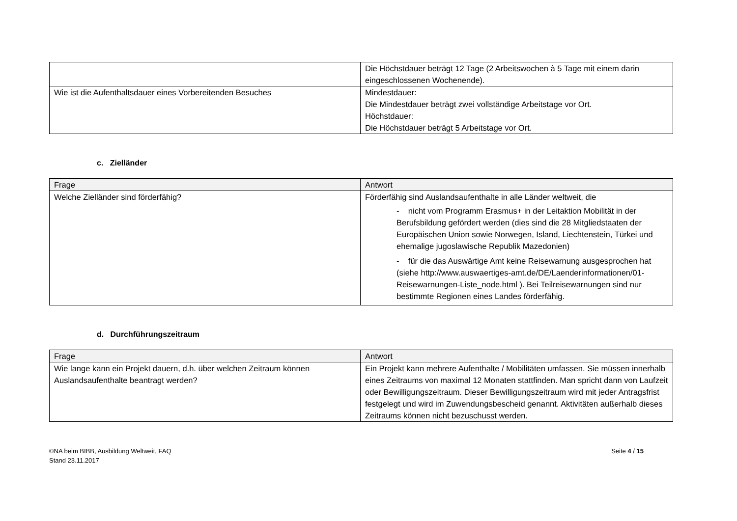| | Die Höchstdauer beträgt 12 Tage (2 Arbeitswochen à 5 Tage mit einem darin eingeschlossenen Wochenende). |
| Wie ist die Aufenthaltsdauer eines Vorbereitenden Besuches | Mindestdauer: Die Mindestdauer beträgt zwei vollständige Arbeitstage vor Ort. Höchstdauer: Die Höchstdauer beträgt 5 Arbeitstage vor Ort. |
c. Zielländer
| Frage | Antwort |
| --- | --- |
| Welche Zielländer sind förderfähig? | Förderfähig sind Auslandsaufenthalte in alle Länder weltweit, die - nicht vom Programm Erasmus+ in der Leitaktion Mobilität in der Berufsbildung gefördert werden (dies sind die 28 Mitgliedstaaten der Europäischen Union sowie Norwegen, Island, Liechtenstein, Türkei und ehemalige jugoslawische Republik Mazedonien) - für die das Auswärtige Amt keine Reisewarnung ausgesprochen hat (siehe http://www.auswaertiges-amt.de/DE/Laenderinformationen/01-Reisewarnungen-Liste_node.html ). Bei Teilreisewarnungen sind nur bestimmte Regionen eines Landes förderfähig. |
d. Durchführungszeitraum
| Frage | Antwort |
| --- | --- |
| Wie lange kann ein Projekt dauern, d.h. über welchen Zeitraum können Auslandsaufenthalte beantragt werden? | Ein Projekt kann mehrere Aufenthalte / Mobilitäten umfassen. Sie müssen innerhalb eines Zeitraums von maximal 12 Monaten stattfinden. Man spricht dann von Laufzeit oder Bewilligungszeitraum. Dieser Bewilligungszeitraum wird mit jeder Antragsfrist festgelegt und wird im Zuwendungsbescheid genannt. Aktivitäten außerhalb dieses Zeitraums können nicht bezuschusst werden. |
©NA beim BIBB, Ausbildung Weltweit, FAQ
Stand 23.11.2017
Seite 4 / 15